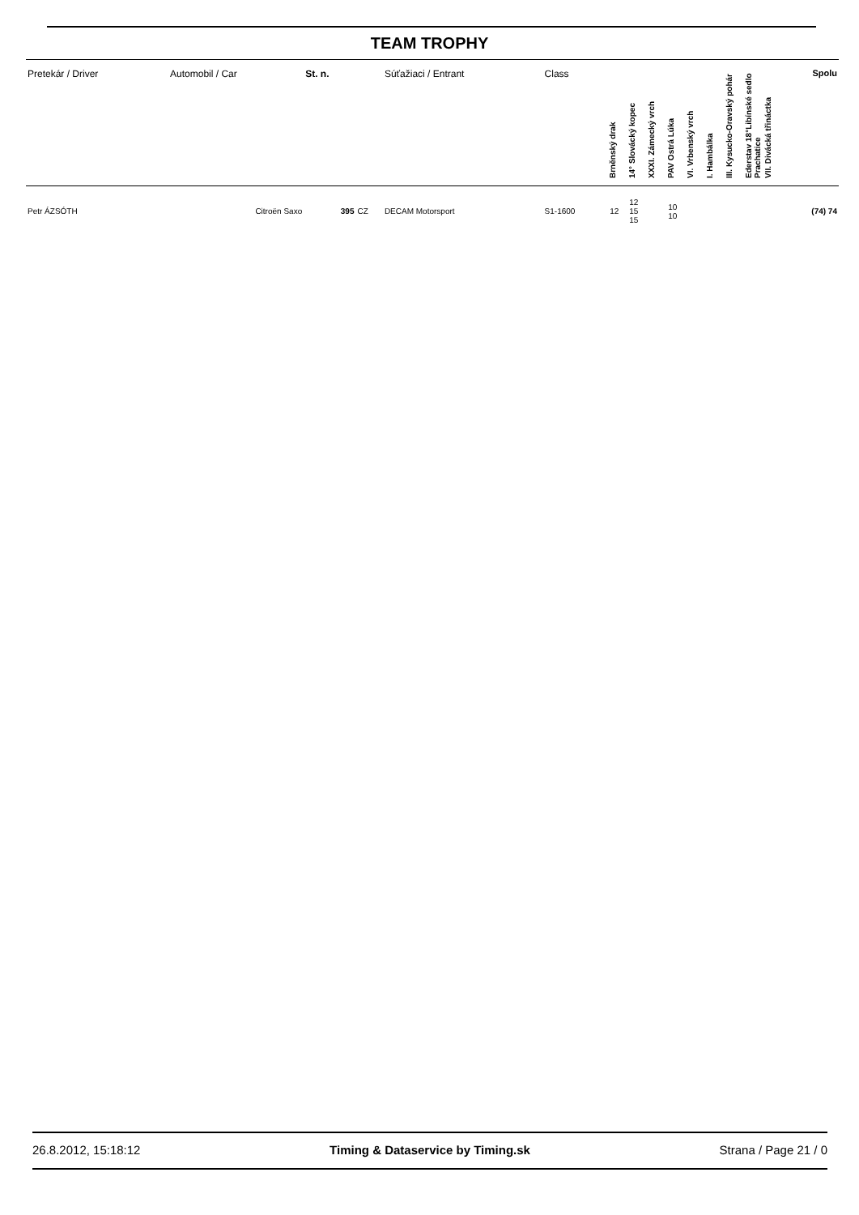TEAM TROPHY
| Pretekár / Driver | Automobil / Car | St. n. | | Súťažiaci / Entrant | Class | Brněnský drak | 14° Slovácký kopec | XXXI. Zámecký vrch | PAV Ostrá Lúka | VI. Vrbenský vrch | I. Hambálka | III. Kysucko-Oravský pohár | Ederstav 18°Libínské sedlo Prachatice | VII. Divácká třináctka | Spolu |
| --- | --- | --- | --- | --- | --- | --- | --- | --- | --- | --- | --- | --- | --- | --- | --- |
| Petr ÁZSÓTH | Citroën Saxo | 395 | CZ | DECAM Motorsport | S1-1600 | 12 | 12 15 15 | | 10 10 | | | | | | (74) 74 |
26.8.2012, 15:18:12 Timing & Dataservice by Timing.sk Strana / Page 21 / 0